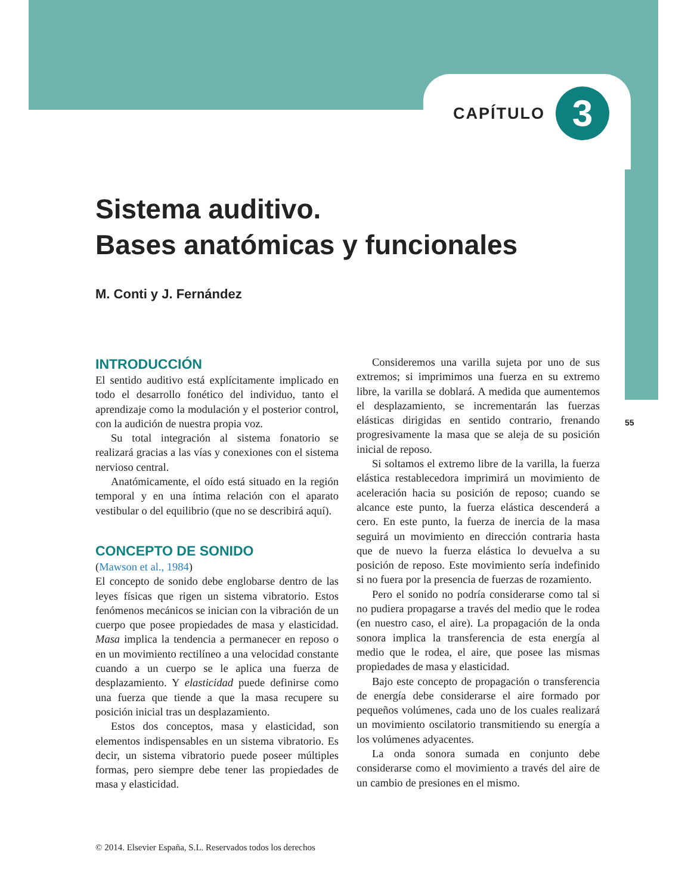CAPÍTULO
3
Sistema auditivo.
Bases anatómicas y funcionales
M. Conti y J. Fernández
55
INTRODUCCIÓN
El sentido auditivo está explícitamente implicado en todo el desarrollo fonético del individuo, tanto el aprendizaje como la modulación y el posterior control, con la audición de nuestra propia voz.
Su total integración al sistema fonatorio se realizará gracias a las vías y conexiones con el sistema nervioso central.
Anatómicamente, el oído está situado en la región temporal y en una íntima relación con el aparato vestibular o del equilibrio (que no se describirá aquí).
CONCEPTO DE SONIDO
(Mawson et al., 1984)
El concepto de sonido debe englobarse dentro de las leyes físicas que rigen un sistema vibratorio. Estos fenómenos mecánicos se inician con la vibración de un cuerpo que posee propiedades de masa y elasticidad. Masa implica la tendencia a permanecer en reposo o en un movimiento rectilíneo a una velocidad constante cuando a un cuerpo se le aplica una fuerza de desplazamiento. Y elasticidad puede definirse como una fuerza que tiende a que la masa recupere su posición inicial tras un desplazamiento.
Estos dos conceptos, masa y elasticidad, son elementos indispensables en un sistema vibratorio. Es decir, un sistema vibratorio puede poseer múltiples formas, pero siempre debe tener las propiedades de masa y elasticidad.
Consideremos una varilla sujeta por uno de sus extremos; si imprimimos una fuerza en su extremo libre, la varilla se doblará. A medida que aumentemos el desplazamiento, se incrementarán las fuerzas elásticas dirigidas en sentido contrario, frenando progresivamente la masa que se aleja de su posición inicial de reposo.
Si soltamos el extremo libre de la varilla, la fuerza elástica restablecedora imprimirá un movimiento de aceleración hacia su posición de reposo; cuando se alcance este punto, la fuerza elástica descenderá a cero. En este punto, la fuerza de inercia de la masa seguirá un movimiento en dirección contraria hasta que de nuevo la fuerza elástica lo devuelva a su posición de reposo. Este movimiento sería indefinido si no fuera por la presencia de fuerzas de rozamiento.
Pero el sonido no podría considerarse como tal si no pudiera propagarse a través del medio que le rodea (en nuestro caso, el aire). La propagación de la onda sonora implica la transferencia de esta energía al medio que le rodea, el aire, que posee las mismas propiedades de masa y elasticidad.
Bajo este concepto de propagación o transferencia de energía debe considerarse el aire formado por pequeños volúmenes, cada uno de los cuales realizará un movimiento oscilatorio transmitiendo su energía a los volúmenes adyacentes.
La onda sonora sumada en conjunto debe considerarse como el movimiento a través del aire de un cambio de presiones en el mismo.
© 2014. Elsevier España, S.L. Reservados todos los derechos